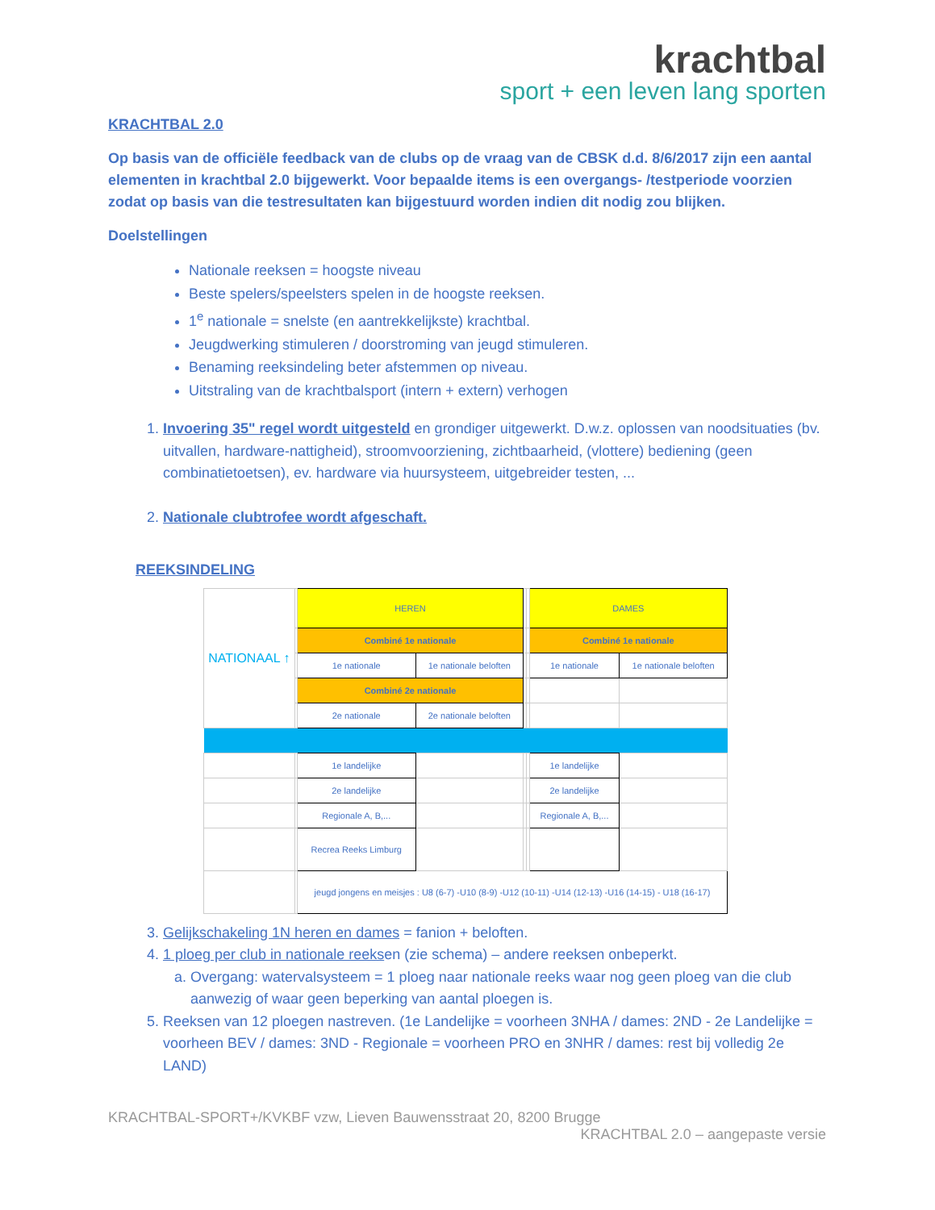krachtbal
sport + een leven lang sporten
KRACHTBAL 2.0
Op basis van de officiële feedback van de clubs op de vraag van de CBSK d.d. 8/6/2017 zijn een aantal elementen in krachtbal 2.0 bijgewerkt. Voor bepaalde items is een overgangs- /testperiode voorzien zodat op basis van die testresultaten kan bijgestuurd worden indien dit nodig zou blijken.
Doelstellingen
Nationale reeksen = hoogste niveau
Beste spelers/speelsters spelen in de hoogste reeksen.
1<sup>e</sup> nationale = snelste (en aantrekkelijkste) krachtbal.
Jeugdwerking stimuleren / doorstroming van jeugd stimuleren.
Benaming reeksindeling beter afstemmen op niveau.
Uitstraling van de krachtbalsport (intern + extern) verhogen
1. Invoering 35" regel wordt uitgesteld en grondiger uitgewerkt. D.w.z. oplossen van noodsituaties (bv. uitvallen, hardware-nattigheid), stroomvoorziening, zichtbaarheid, (vlottere) bediening (geen combinatietoetsen), ev. hardware via huursysteem, uitgebreider testen, ...
2. Nationale clubtrofee wordt afgeschaft.
REEKSINDELING
| NATIONAAL ↑ | | HEREN | | | | DAMES | |
| | | Combiné 1e nationale | | | | Combiné 1e nationale | |
| | | 1e nationale | 1e nationale beloften | | | 1e nationale | 1e nationale beloften |
| | | Combiné 2e nationale | | | | | |
| | | 2e nationale | 2e nationale beloften | | | | |
| | | 1e landelijke | | | | 1e landelijke | |
| | | 2e landelijke | | | | 2e landelijke | |
| | | Regionale A, B,... | | | | Regionale A, B,... | |
| | | Recrea Reeks Limburg | | | | | |
| | | jeugd jongens en meisjes : U8 (6-7) -U10 (8-9) -U12 (10-11) -U14 (12-13) -U16 (14-15) - U18 (16-17) | | | | | |
3. Gelijkschakeling 1N heren en dames = fanion + beloften.
4. 1 ploeg per club in nationale reeksen (zie schema) – andere reeksen onbeperkt.
a. Overgang: watervalsysteem = 1 ploeg naar nationale reeks waar nog geen ploeg van die club aanwezig of waar geen beperking van aantal ploegen is.
5. Reeksen van 12 ploegen nastreven. (1e Landelijke = voorheen 3NHA / dames: 2ND - 2e Landelijke = voorheen BEV / dames: 3ND - Regionale = voorheen PRO en 3NHR / dames: rest bij volledig 2e LAND)
KRACHTBAL-SPORT+/KVKBF vzw, Lieven Bauwensstraat 20, 8200 Brugge
KRACHTBAL 2.0 – aangepaste versie